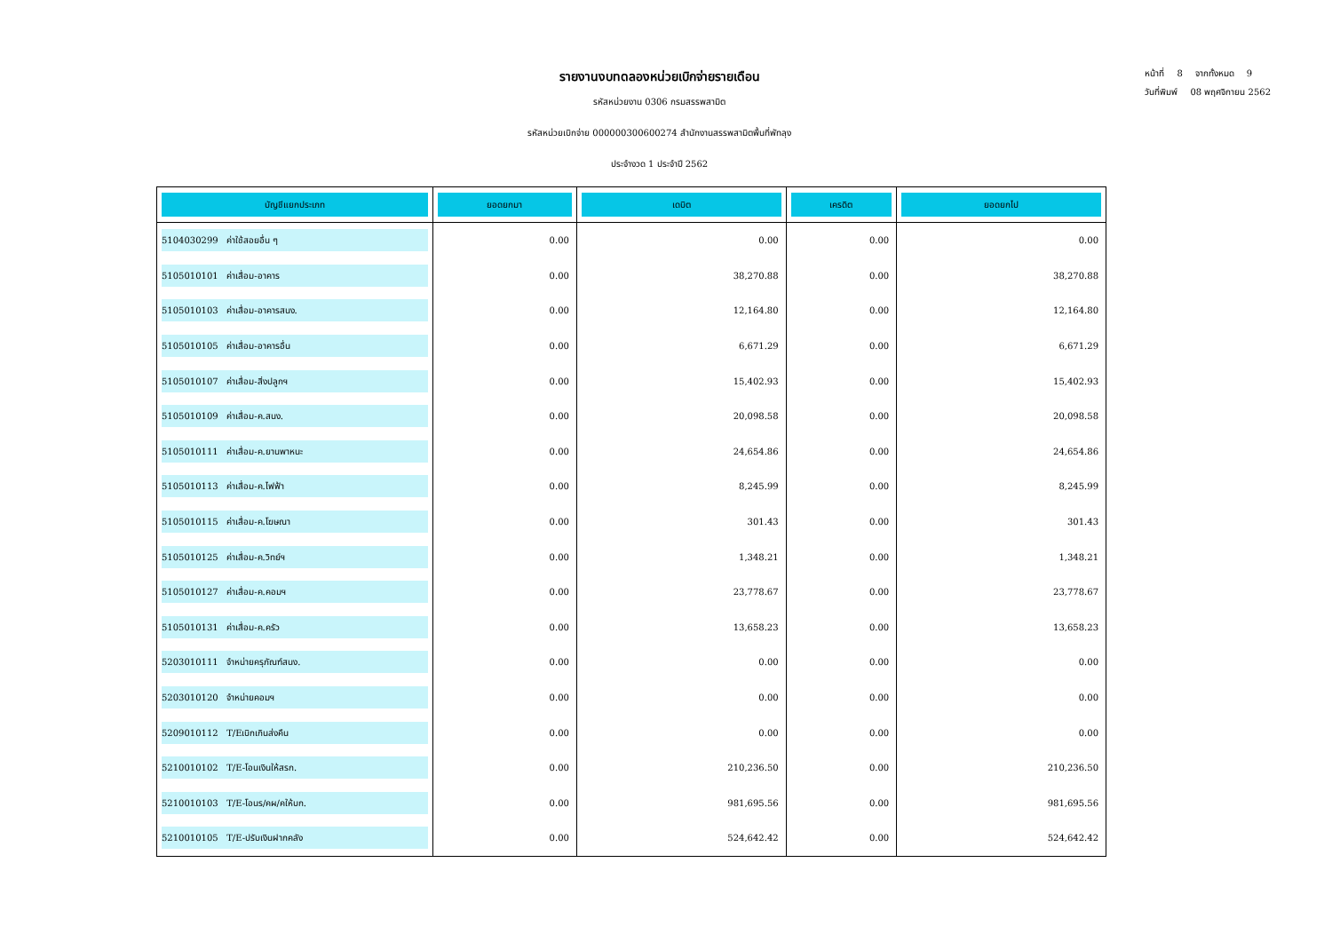หน้าที่ 8 จากทั้งหมด 9
วันที่พิมพ์ 08 พฤศจิกายน 2562
รายงานงบทดลองหน่วยเบิกจ่ายรายเดือน
รหัสหน่วยงาน 0306 กรมสรรพสามิต
รหัสหน่วยเบิกจ่าย 000000300600274 สำนักงานสรรพสามิตพื้นที่พัทลุง
ประจำงวด 1 ประจำปี 2562
| บัญชีแยกประเภท | ยอดยกมา | เดบิต | เครดิต | ยอดยกไป |
| --- | --- | --- | --- | --- |
| 5104030299 ค่าใช้สอยอื่น ๆ | 0.00 | 0.00 | 0.00 | 0.00 |
| 5105010101 ค่าเสื่อม-อาคาร | 0.00 | 38,270.88 | 0.00 | 38,270.88 |
| 5105010103 ค่าเสื่อม-อาคารสนง. | 0.00 | 12,164.80 | 0.00 | 12,164.80 |
| 5105010105 ค่าเสื่อม-อาคารอื่น | 0.00 | 6,671.29 | 0.00 | 6,671.29 |
| 5105010107 ค่าเสื่อม-สิ่งปลูกฯ | 0.00 | 15,402.93 | 0.00 | 15,402.93 |
| 5105010109 ค่าเสื่อม-ค.สนง. | 0.00 | 20,098.58 | 0.00 | 20,098.58 |
| 5105010111 ค่าเสื่อม-ค.ยานพาหนะ | 0.00 | 24,654.86 | 0.00 | 24,654.86 |
| 5105010113 ค่าเสื่อม-ค.ไฟฟ้า | 0.00 | 8,245.99 | 0.00 | 8,245.99 |
| 5105010115 ค่าเสื่อม-ค.โฆษณา | 0.00 | 301.43 | 0.00 | 301.43 |
| 5105010125 ค่าเสื่อม-ค.วิทย์ฯ | 0.00 | 1,348.21 | 0.00 | 1,348.21 |
| 5105010127 ค่าเสื่อม-ค.คอมฯ | 0.00 | 23,778.67 | 0.00 | 23,778.67 |
| 5105010131 ค่าเสื่อม-ค.ครัว | 0.00 | 13,658.23 | 0.00 | 13,658.23 |
| 5203010111 จำหน่ายครุภัณฑ์สนง. | 0.00 | 0.00 | 0.00 | 0.00 |
| 5203010120 จำหน่ายคอมฯ | 0.00 | 0.00 | 0.00 | 0.00 |
| 5209010112 T/Eเบิกเกินส่งคืน | 0.00 | 0.00 | 0.00 | 0.00 |
| 5210010102 T/E-โอนเงินให้สรก. | 0.00 | 210,236.50 | 0.00 | 210,236.50 |
| 5210010103 T/E-โอนร/คผ/คให้บก. | 0.00 | 981,695.56 | 0.00 | 981,695.56 |
| 5210010105 T/E-ปรับเงินฝากคลัง | 0.00 | 524,642.42 | 0.00 | 524,642.42 |